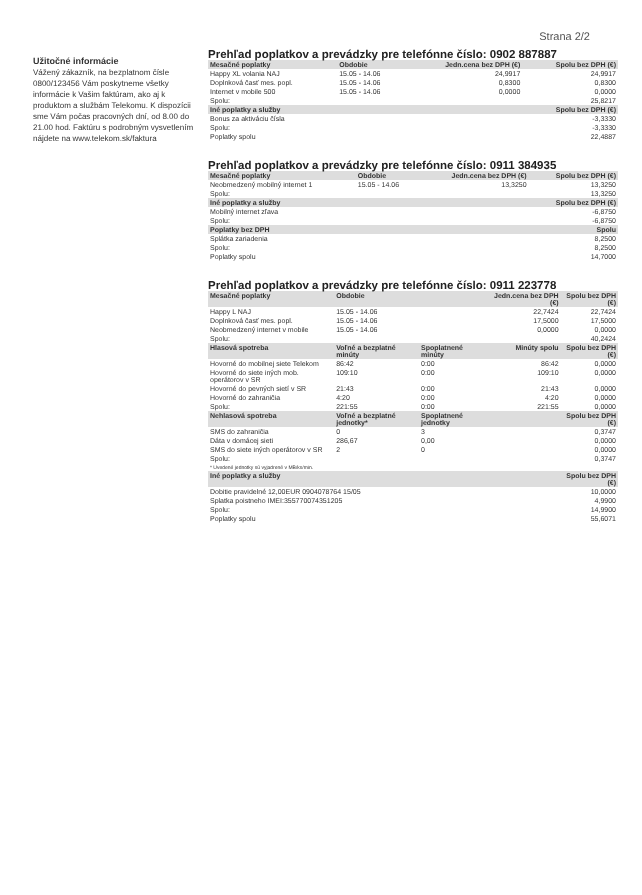Strana 2/2
Užitočné informácie
Vážený zákazník, na bezplatnom čísle 0800/123456 Vám poskytneme všetky informácie k Vašim faktúram, ako aj k produktom a službám Telekomu. K dispozícii sme Vám počas pracovných dní, od 8.00 do 21.00 hod. Faktúru s podrobným vysvetlením nájdete na www.telekom.sk/faktura
Prehľad poplatkov a prevádzky pre telefónne číslo: 0902 887887
| Mesačné poplatky | Obdobie | Jedn.cena bez DPH (€) | Spolu bez DPH (€) |
| --- | --- | --- | --- |
| Happy XL volania NAJ | 15.05 - 14.06 | 24,9917 | 24,9917 |
| Doplnková časť mes. popl. | 15.05 - 14.06 | 0,8300 | 0,8300 |
| Internet v mobile 500 | 15.05 - 14.06 | 0,0000 | 0,0000 |
| Spolu: | | | 25,8217 |
| Iné poplatky a služby | | | Spolu bez DPH (€) |
| Bonus za aktiváciu čísla | | | -3,3330 |
| Spolu: | | | -3,3330 |
| Poplatky spolu | | | 22,4887 |
Prehľad poplatkov a prevádzky pre telefónne číslo: 0911 384935
| Mesačné poplatky | Obdobie | Jedn.cena bez DPH (€) | Spolu bez DPH (€) |
| --- | --- | --- | --- |
| Neobmedzený mobilný internet 1 | 15.05 - 14.06 | 13,3250 | 13,3250 |
| Spolu: | | | 13,3250 |
| Iné poplatky a služby | | | Spolu bez DPH (€) |
| Mobilný internet zľava | | | -6,8750 |
| Spolu: | | | -6,8750 |
| Poplatky bez DPH | | | Spolu |
| Splátka zariadenia | | | 8,2500 |
| Spolu: | | | 8,2500 |
| Poplatky spolu | | | 14,7000 |
Prehľad poplatkov a prevádzky pre telefónne číslo: 0911 223778
| Mesačné poplatky | Obdobie | | Jedn.cena bez DPH (€) | Spolu bez DPH (€) |
| --- | --- | --- | --- | --- |
| Happy L NAJ | 15.05 - 14.06 | | 22,7424 | 22,7424 |
| Doplnková časť mes. popl. | 15.05 - 14.06 | | 17,5000 | 17,5000 |
| Neobmedzený internet v mobile | 15.05 - 14.06 | | 0,0000 | 0,0000 |
| Spolu: | | | | 40,2424 |
| Hlasová spotreba | Voľné a bezplatné minúty | Spoplatnené minúty | Minúty spolu | Spolu bez DPH (€) |
| Hovorné do mobilnej siete Telekom | 86:42 | 0:00 | 86:42 | 0,0000 |
| Hovorné do siete iných mob. operátorov v SR | 109:10 | 0:00 | 109:10 | 0,0000 |
| Hovorné do pevných sietí v SR | 21:43 | 0:00 | 21:43 | 0,0000 |
| Hovorné do zahraničia | 4:20 | 0:00 | 4:20 | 0,0000 |
| Spolu: | 221:55 | 0:00 | 221:55 | 0,0000 |
| Nehlasová spotreba | Voľné a bezplatné jednotky* | Spoplatnené jednotky | | Spolu bez DPH (€) |
| SMS do zahraničia | 0 | 3 | | 0,3747 |
| Dáta v domácej sieti | 286,67 | 0,00 | | 0,0000 |
| SMS do siete iných operátorov v SR | 2 | 0 | | 0,0000 |
| Spolu: | | | | 0,3747 |
| * Uvedené jednotky sú vyjadrené v MB/ks/min. | | | | |
| Iné poplatky a služby | | | | Spolu bez DPH (€) |
| Dobitie pravidelné 12,00EUR 0904078764 15/05 | | | | 10,0000 |
| Splatka poistneho IMEI:355770074351205 | | | | 4,9900 |
| Spolu: | | | | 14,9900 |
| Poplatky spolu | | | | 55,6071 |